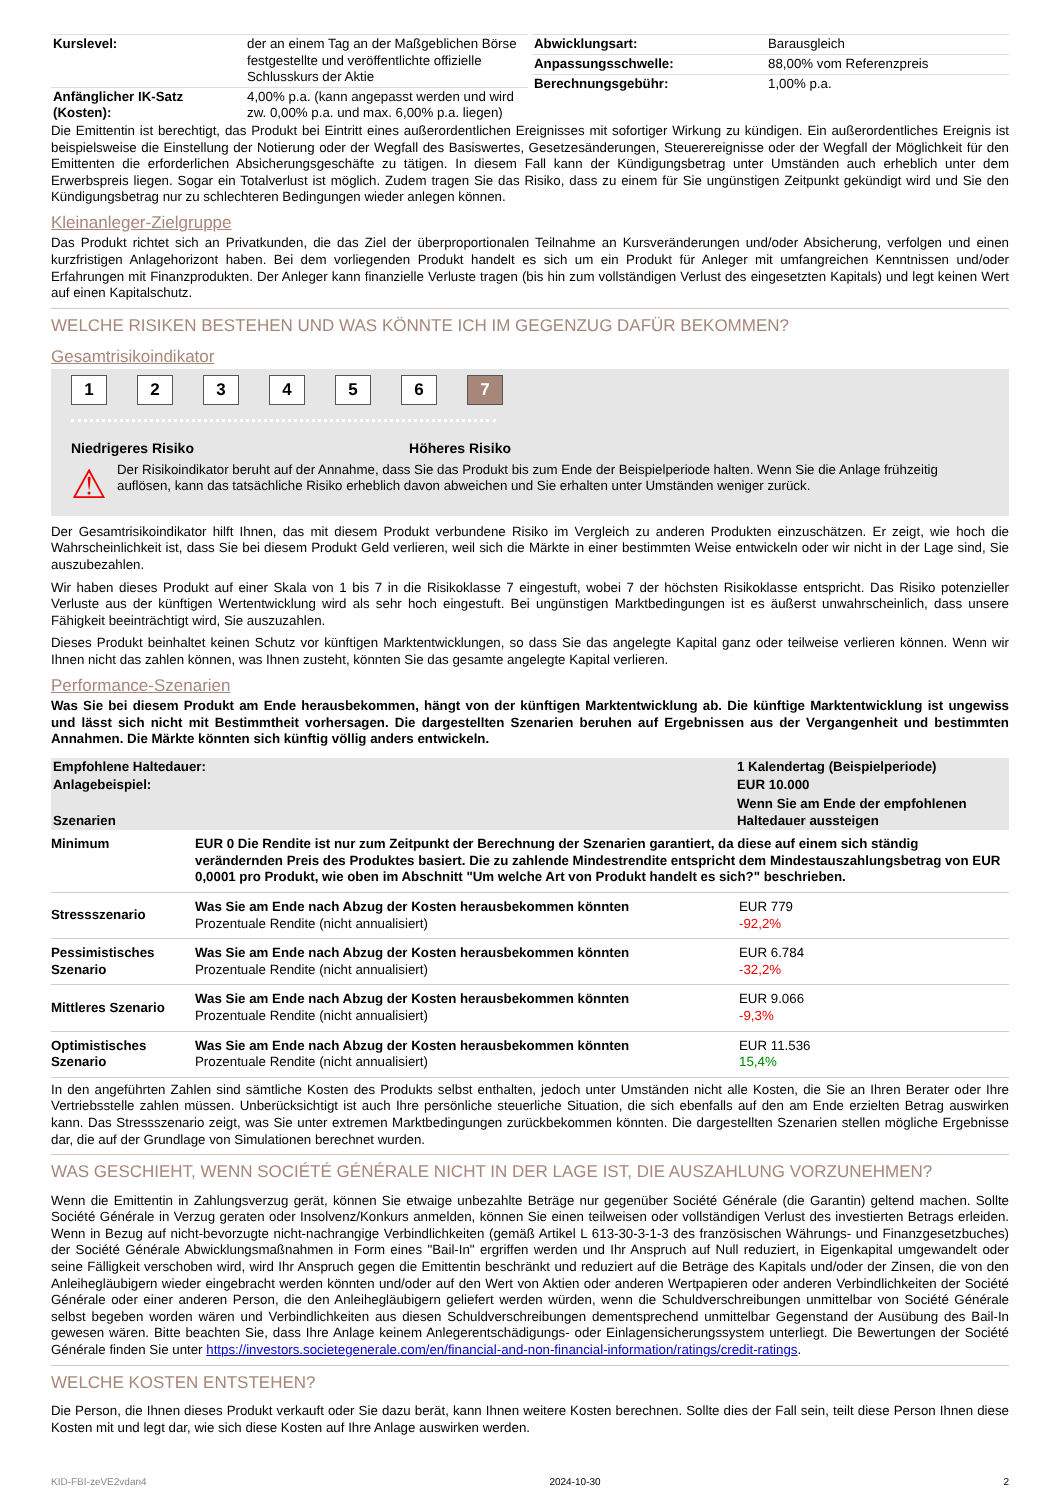| Kurslevel: | der an einem Tag an der Maßgeblichen Börse festgestellte und veröffentlichte offizielle Schlusskurs der Aktie |
| Anfänglicher IK-Satz (Kosten): | 4,00% p.a. (kann angepasst werden und wird zw. 0,00% p.a. und max. 6,00% p.a. liegen) |
| Abwicklungsart: | Barausgleich |
| Anpassungsschwelle: | 88,00% vom Referenzpreis |
| Berechnungsgebühr: | 1,00% p.a. |
Die Emittentin ist berechtigt, das Produkt bei Eintritt eines außerordentlichen Ereignisses mit sofortiger Wirkung zu kündigen. Ein außerordentliches Ereignis ist beispielsweise die Einstellung der Notierung oder der Wegfall des Basiswertes, Gesetzesänderungen, Steuerereignisse oder der Wegfall der Möglichkeit für den Emittenten die erforderlichen Absicherungsgeschäfte zu tätigen. In diesem Fall kann der Kündigungsbetrag unter Umständen auch erheblich unter dem Erwerbspreis liegen. Sogar ein Totalverlust ist möglich. Zudem tragen Sie das Risiko, dass zu einem für Sie ungünstigen Zeitpunkt gekündigt wird und Sie den Kündigungsbetrag nur zu schlechteren Bedingungen wieder anlegen können.
Kleinanleger-Zielgruppe
Das Produkt richtet sich an Privatkunden, die das Ziel der überproportionalen Teilnahme an Kursveränderungen und/oder Absicherung, verfolgen und einen kurzfristigen Anlagehorizont haben. Bei dem vorliegenden Produkt handelt es sich um ein Produkt für Anleger mit umfangreichen Kenntnissen und/oder Erfahrungen mit Finanzprodukten. Der Anleger kann finanzielle Verluste tragen (bis hin zum vollständigen Verlust des eingesetzten Kapitals) und legt keinen Wert auf einen Kapitalschutz.
WELCHE RISIKEN BESTEHEN UND WAS KÖNNTE ICH IM GEGENZUG DAFÜR BEKOMMEN?
Gesamtrisikoindikator
1234567
Niedrigeres Risiko Höheres Risiko
⚠ Der Risikoindikator beruht auf der Annahme, dass Sie das Produkt bis zum Ende der Beispielperiode halten. Wenn Sie die Anlage frühzeitig auflösen, kann das tatsächliche Risiko erheblich davon abweichen und Sie erhalten unter Umständen weniger zurück.
Der Gesamtrisikoindikator hilft Ihnen, das mit diesem Produkt verbundene Risiko im Vergleich zu anderen Produkten einzuschätzen. Er zeigt, wie hoch die Wahrscheinlichkeit ist, dass Sie bei diesem Produkt Geld verlieren, weil sich die Märkte in einer bestimmten Weise entwickeln oder wir nicht in der Lage sind, Sie auszubezahlen.
Wir haben dieses Produkt auf einer Skala von 1 bis 7 in die Risikoklasse 7 eingestuft, wobei 7 der höchsten Risikoklasse entspricht. Das Risiko potenzieller Verluste aus der künftigen Wertentwicklung wird als sehr hoch eingestuft. Bei ungünstigen Marktbedingungen ist es äußerst unwahrscheinlich, dass unsere Fähigkeit beeinträchtigt wird, Sie auszuzahlen.
Dieses Produkt beinhaltet keinen Schutz vor künftigen Marktentwicklungen, so dass Sie das angelegte Kapital ganz oder teilweise verlieren können. Wenn wir Ihnen nicht das zahlen können, was Ihnen zusteht, könnten Sie das gesamte angelegte Kapital verlieren.
Performance-Szenarien
Was Sie bei diesem Produkt am Ende herausbekommen, hängt von der künftigen Marktentwicklung ab. Die künftige Marktentwicklung ist ungewiss und lässt sich nicht mit Bestimmtheit vorhersagen. Die dargestellten Szenarien beruhen auf Ergebnissen aus der Vergangenheit und bestimmten Annahmen. Die Märkte könnten sich künftig völlig anders entwickeln.
| Empfohlene Haltedauer: | 1 Kalendertag (Beispielperiode) |
| --- | --- |
| Anlagebeispiel: | EUR 10.000 |
| Szenarien | Wenn Sie am Ende der empfohlenen Haltedauer aussteigen |
| Minimum | EUR 0 Die Rendite ist nur zum Zeitpunkt der Berechnung der Szenarien garantiert, da diese auf einem sich ständig verändernden Preis des Produktes basiert. Die zu zahlende Mindestrendite entspricht dem Mindestauszahlungsbetrag von EUR 0,0001 pro Produkt, wie oben im Abschnitt "Um welche Art von Produkt handelt es sich?" beschrieben. | |
| Stressszenario | Was Sie am Ende nach Abzug der Kosten herausbekommen könnten Prozentuale Rendite (nicht annualisiert) | EUR 779 -92,2% |
| Pessimistisches Szenario | Was Sie am Ende nach Abzug der Kosten herausbekommen könnten Prozentuale Rendite (nicht annualisiert) | EUR 6.784 -32,2% |
| Mittleres Szenario | Was Sie am Ende nach Abzug der Kosten herausbekommen könnten Prozentuale Rendite (nicht annualisiert) | EUR 9.066 -9,3% |
| Optimistisches Szenario | Was Sie am Ende nach Abzug der Kosten herausbekommen könnten Prozentuale Rendite (nicht annualisiert) | EUR 11.536 15,4% |
In den angeführten Zahlen sind sämtliche Kosten des Produkts selbst enthalten, jedoch unter Umständen nicht alle Kosten, die Sie an Ihren Berater oder Ihre Vertriebsstelle zahlen müssen. Unberücksichtigt ist auch Ihre persönliche steuerliche Situation, die sich ebenfalls auf den am Ende erzielten Betrag auswirken kann. Das Stressszenario zeigt, was Sie unter extremen Marktbedingungen zurückbekommen könnten. Die dargestellten Szenarien stellen mögliche Ergebnisse dar, die auf der Grundlage von Simulationen berechnet wurden.
WAS GESCHIEHT, WENN SOCIÉTÉ GÉNÉRALE NICHT IN DER LAGE IST, DIE AUSZAHLUNG VORZUNEHMEN?
Wenn die Emittentin in Zahlungsverzug gerät, können Sie etwaige unbezahlte Beträge nur gegenüber Société Générale (die Garantin) geltend machen. Sollte Société Générale in Verzug geraten oder Insolvenz/Konkurs anmelden, können Sie einen teilweisen oder vollständigen Verlust des investierten Betrags erleiden. Wenn in Bezug auf nicht-bevorzugte nicht-nachrangige Verbindlichkeiten (gemäß Artikel L 613-30-3-1-3 des französischen Währungs- und Finanzgesetzbuches) der Société Générale Abwicklungsmaßnahmen in Form eines "Bail-In" ergriffen werden und Ihr Anspruch auf Null reduziert, in Eigenkapital umgewandelt oder seine Fälligkeit verschoben wird, wird Ihr Anspruch gegen die Emittentin beschränkt und reduziert auf die Beträge des Kapitals und/oder der Zinsen, die von den Anleihegläubigern wieder eingebracht werden könnten und/oder auf den Wert von Aktien oder anderen Wertpapieren oder anderen Verbindlichkeiten der Société Générale oder einer anderen Person, die den Anleihegläubigern geliefert werden würden, wenn die Schuldverschreibungen unmittelbar von Société Générale selbst begeben worden wären und Verbindlichkeiten aus diesen Schuldverschreibungen dementsprechend unmittelbar Gegenstand der Ausübung des Bail-In gewesen wären. Bitte beachten Sie, dass Ihre Anlage keinem Anlegerentschädigungs- oder Einlagensicherungssystem unterliegt. Die Bewertungen der Société Générale finden Sie unter https://investors.societegenerale.com/en/financial-and-non-financial-information/ratings/credit-ratings.
WELCHE KOSTEN ENTSTEHEN?
Die Person, die Ihnen dieses Produkt verkauft oder Sie dazu berät, kann Ihnen weitere Kosten berechnen. Sollte dies der Fall sein, teilt diese Person Ihnen diese Kosten mit und legt dar, wie sich diese Kosten auf Ihre Anlage auswirken werden.
KID-FBI-zeVE2vdan4 2024-10-30 2